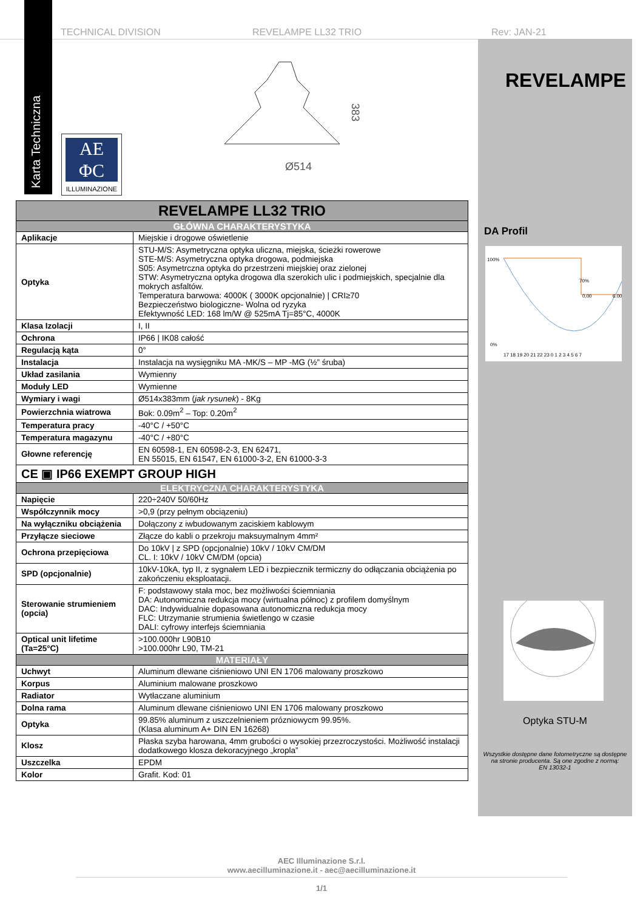TECHNICAL DIVISION REVELAMPE LL32 TRIO Rev: JAN-21
Karta Techniczna
AE
ΦC
ILLUMINAZIONE
Ø514
383
REVELAMPE
DA Profil
100%
0%
17 18 19 20 21 22 23 0 1 2 3 4 5 6 7
6.00
0,00
70%
Optyka STU-M
Wszystkie dostępne dane fotometryczne są dostępne na stronie producenta. Są one zgodne z normą:
EN 13032-1
| REVELAMPE LL32 TRIO | |
| GŁÓWNA CHARAKTERYSTYKA | |
| Aplikacje | Miejskie i drogowe oświetlenie |
| Optyka | STU-M/S: Asymetryczna optyka uliczna, miejska, ścieżki rowerowe STE-M/S: Asymetryczna optyka drogowa, podmiejska S05: Asymetrczna optyka do przestrzeni miejskiej oraz zielonej STW: Asymetryczna optyka drogowa dla szerokich ulic i podmiejskich, specjalnie dla mokrych asfaltów. Temperatura barwowa: 4000K ( 3000K opcjonalnie) / CRI≥70 Bezpieczeństwo biologiczne- Wolna od ryzyka Efektywność LED: 168 lm/W @ 525mA Tj=85°C, 4000K |
| Klasa Izolacji | I, II |
| Ochrona | IP66 / IK08 całość |
| Regulacją kąta | 0° |
| Instalacja | Instalacja na wysięgniku MA -MK/S – MP -MG (½” śruba) |
| Układ zasilania | Wymienny |
| Moduły LED | Wymienne |
| Wymiary i wagi | Ø514x383mm ( jak rysunek ) - 8Kg |
| Powierzchnia wiatrowa | Bok: 0.09m<sup>2</sup> – Top: 0.20m<sup>2</sup> |
| Temperatura pracy | -40°C / +50°C |
| Temperatura magazynu | -40°C / +80°C |
| Głowne referencję | EN 60598-1, EN 60598-2-3, EN 62471, EN 55015, EN 61547, EN 61000-3-2, EN 61000-3-3 |
| CE ▣ IP66 EXEMPT GROUP HIGH | |
| ELEKTRYCZNA CHARAKTERYSTYKA | |
| Napięcie | 220÷240V 50/60Hz |
| Współczynnik mocy | >0,9 (przy pełnym obciązeniu) |
| Na wyłączniku obciążenia | Dołączony z iwbudowanym zaciskiem kablowym |
| Przyłącze sieciowe | Złącze do kabli o przekroju maksuymalnym 4mm² |
| Ochrona przepięciowa | Do 10kV / z SPD (opcjonalnie) 10kV / 10kV CM/DM CL. I: 10kV / 10kV CM/DM (opcia) |
| SPD (opcjonalnie) | 10kV-10kA, typ II, z sygnałem LED i bezpiecznik termiczny do odłączania obciążenia po zakończeniu eksploatacji. |
| Sterowanie strumieniem (opcia) | F: podstawowy stała moc, bez możliwości ściemniania DA: Autonomiczna redukcja mocy (wirtualna północ) z profilem domyślnym DAC: Indywidualnie dopasowana autonomiczna redukcja mocy FLC: Utrzymanie strumienia świetlengo w czasie DALI: cyfrowy interfejs ściemniania |
| Optical unit lifetime (Ta=25°C) | >100.000hr L90B10 >100.000hr L90, TM-21 |
| MATERIAŁY | |
| Uchwyt | Aluminum dlewane ciśnieniowo UNI EN 1706 malowany proszkowo |
| Korpus | Aluminium malowane proszkowo |
| Radiator | Wytłaczane aluminium |
| Dolna rama | Aluminum dlewane ciśnieniowo UNI EN 1706 malowany proszkowo |
| Optyka | 99.85% aluminum z uszczelnieniem prózniowycm 99.95%. (Klasa aluminum A+ DIN EN 16268) |
| Klosz | Płaska szyba harowana, 4mm grubości o wysokiej przezroczystości. Możliwość instalacji dodatkowego klosza dekoracyjnego „kropla” |
| Uszczelka | EPDM |
| Kolor | Grafit. Kod: 01 |
AEC Illuminazione S.r.l.
www.aecilluminazione.it - aec@aecilluminazione.it
1/1